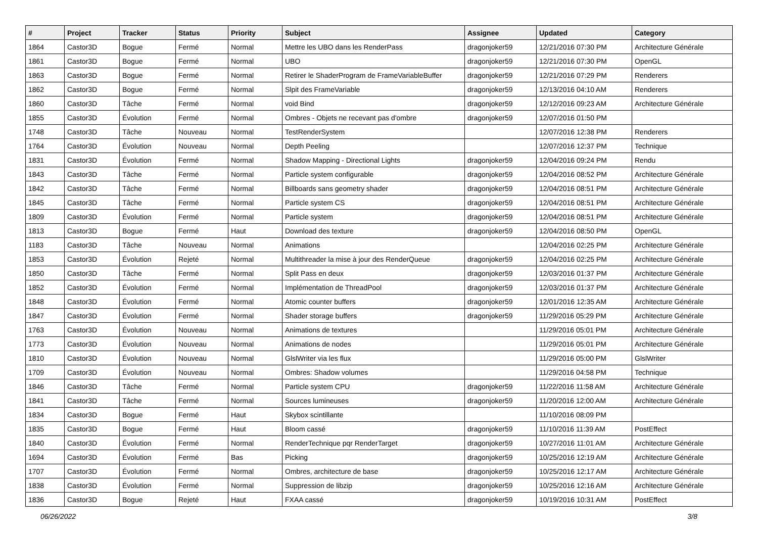| # | Project | Tracker | Status | Priority | Subject | Assignee | Updated | Category |
| --- | --- | --- | --- | --- | --- | --- | --- | --- |
| 1864 | Castor3D | Bogue | Fermé | Normal | Mettre les UBO dans les RenderPass | dragonjoker59 | 12/21/2016 07:30 PM | Architecture Générale |
| 1861 | Castor3D | Bogue | Fermé | Normal | UBO | dragonjoker59 | 12/21/2016 07:30 PM | OpenGL |
| 1863 | Castor3D | Bogue | Fermé | Normal | Retirer le ShaderProgram de FrameVariableBuffer | dragonjoker59 | 12/21/2016 07:29 PM | Renderers |
| 1862 | Castor3D | Bogue | Fermé | Normal | Slpit des FrameVariable | dragonjoker59 | 12/13/2016 04:10 AM | Renderers |
| 1860 | Castor3D | Tâche | Fermé | Normal | void Bind | dragonjoker59 | 12/12/2016 09:23 AM | Architecture Générale |
| 1855 | Castor3D | Évolution | Fermé | Normal | Ombres - Objets ne recevant pas d'ombre | dragonjoker59 | 12/07/2016 01:50 PM | |
| 1748 | Castor3D | Tâche | Nouveau | Normal | TestRenderSystem | | 12/07/2016 12:38 PM | Renderers |
| 1764 | Castor3D | Évolution | Nouveau | Normal | Depth Peeling | | 12/07/2016 12:37 PM | Technique |
| 1831 | Castor3D | Évolution | Fermé | Normal | Shadow Mapping - Directional Lights | dragonjoker59 | 12/04/2016 09:24 PM | Rendu |
| 1843 | Castor3D | Tâche | Fermé | Normal | Particle system configurable | dragonjoker59 | 12/04/2016 08:52 PM | Architecture Générale |
| 1842 | Castor3D | Tâche | Fermé | Normal | Billboards sans geometry shader | dragonjoker59 | 12/04/2016 08:51 PM | Architecture Générale |
| 1845 | Castor3D | Tâche | Fermé | Normal | Particle system CS | dragonjoker59 | 12/04/2016 08:51 PM | Architecture Générale |
| 1809 | Castor3D | Évolution | Fermé | Normal | Particle system | dragonjoker59 | 12/04/2016 08:51 PM | Architecture Générale |
| 1813 | Castor3D | Bogue | Fermé | Haut | Download des texture | dragonjoker59 | 12/04/2016 08:50 PM | OpenGL |
| 1183 | Castor3D | Tâche | Nouveau | Normal | Animations | | 12/04/2016 02:25 PM | Architecture Générale |
| 1853 | Castor3D | Évolution | Rejeté | Normal | Multithreader la mise à jour des RenderQueue | dragonjoker59 | 12/04/2016 02:25 PM | Architecture Générale |
| 1850 | Castor3D | Tâche | Fermé | Normal | Split Pass en deux | dragonjoker59 | 12/03/2016 01:37 PM | Architecture Générale |
| 1852 | Castor3D | Évolution | Fermé | Normal | Implémentation de ThreadPool | dragonjoker59 | 12/03/2016 01:37 PM | Architecture Générale |
| 1848 | Castor3D | Évolution | Fermé | Normal | Atomic counter buffers | dragonjoker59 | 12/01/2016 12:35 AM | Architecture Générale |
| 1847 | Castor3D | Évolution | Fermé | Normal | Shader storage buffers | dragonjoker59 | 11/29/2016 05:29 PM | Architecture Générale |
| 1763 | Castor3D | Évolution | Nouveau | Normal | Animations de textures | | 11/29/2016 05:01 PM | Architecture Générale |
| 1773 | Castor3D | Évolution | Nouveau | Normal | Animations de nodes | | 11/29/2016 05:01 PM | Architecture Générale |
| 1810 | Castor3D | Évolution | Nouveau | Normal | GlslWriter via les flux | | 11/29/2016 05:00 PM | GlslWriter |
| 1709 | Castor3D | Évolution | Nouveau | Normal | Ombres: Shadow volumes | | 11/29/2016 04:58 PM | Technique |
| 1846 | Castor3D | Tâche | Fermé | Normal | Particle system CPU | dragonjoker59 | 11/22/2016 11:58 AM | Architecture Générale |
| 1841 | Castor3D | Tâche | Fermé | Normal | Sources lumineuses | dragonjoker59 | 11/20/2016 12:00 AM | Architecture Générale |
| 1834 | Castor3D | Bogue | Fermé | Haut | Skybox scintillante | | 11/10/2016 08:09 PM | |
| 1835 | Castor3D | Bogue | Fermé | Haut | Bloom cassé | dragonjoker59 | 11/10/2016 11:39 AM | PostEffect |
| 1840 | Castor3D | Évolution | Fermé | Normal | RenderTechnique pqr RenderTarget | dragonjoker59 | 10/27/2016 11:01 AM | Architecture Générale |
| 1694 | Castor3D | Évolution | Fermé | Bas | Picking | dragonjoker59 | 10/25/2016 12:19 AM | Architecture Générale |
| 1707 | Castor3D | Évolution | Fermé | Normal | Ombres, architecture de base | dragonjoker59 | 10/25/2016 12:17 AM | Architecture Générale |
| 1838 | Castor3D | Évolution | Fermé | Normal | Suppression de libzip | dragonjoker59 | 10/25/2016 12:16 AM | Architecture Générale |
| 1836 | Castor3D | Bogue | Rejeté | Haut | FXAA cassé | dragonjoker59 | 10/19/2016 10:31 AM | PostEffect |
06/26/2022 3/8